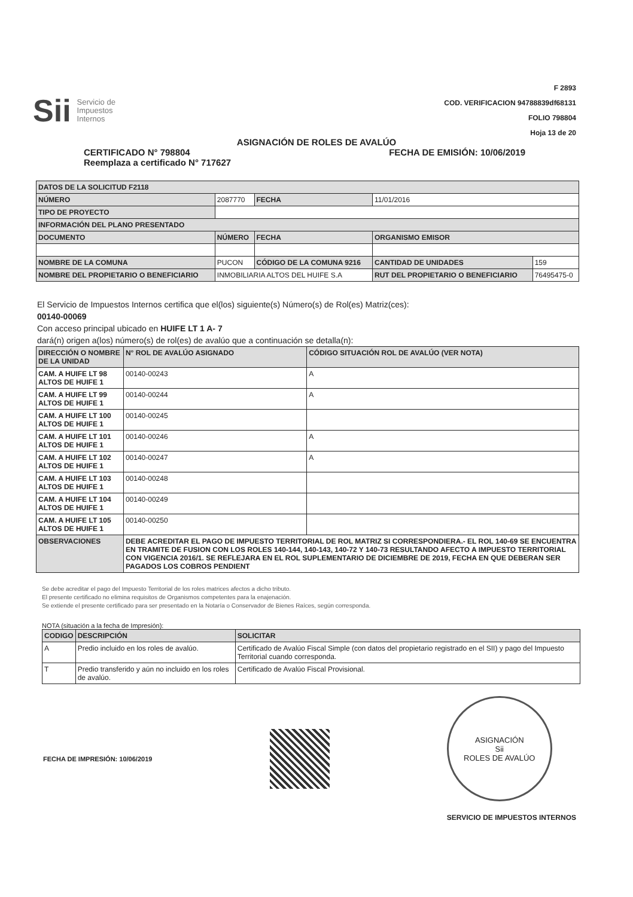Sii Servicio de
Impuestos
Internos
F 2893
COD. VERIFICACION 94788839df68131
FOLIO 798804
Hoja 13 de 20
ASIGNACIÓN DE ROLES DE AVALÚO
CERTIFICADO N° 798804 FECHA DE EMISIÓN: 10/06/2019
Reemplaza a certificado N° 717627
| DATOS DE LA SOLICITUD F2118 | | | | |
| NÚMERO | 2087770 | FECHA | 11/01/2016 | |
| TIPO DE PROYECTO | | | | |
| INFORMACIÓN DEL PLANO PRESENTADO | | | | |
| DOCUMENTO | NÚMERO | FECHA | ORGANISMO EMISOR | |
| NOMBRE DE LA COMUNA | PUCON | CÓDIGO DE LA COMUNA 9216 | CANTIDAD DE UNIDADES | 159 |
| NOMBRE DEL PROPIETARIO O BENEFICIARIO | INMOBILIARIA ALTOS DEL HUIFE S.A | | RUT DEL PROPIETARIO O BENEFICIARIO | 76495475-0 |
El Servicio de Impuestos Internos certifica que el(los) siguiente(s) Número(s) de Rol(es) Matriz(ces):
00140-00069
Con acceso principal ubicado en HUIFE LT 1 A- 7
dará(n) origen a(los) número(s) de rol(es) de avalúo que a continuación se detalla(n):
| DIRECCIÓN O NOMBRE DE LA UNIDAD | N° ROL DE AVALÚO ASIGNADO | CÓDIGO SITUACIÓN ROL DE AVALÚO (VER NOTA) |
| --- | --- | --- |
| CAM. A HUIFE LT 98 ALTOS DE HUIFE 1 | 00140-00243 | A |
| CAM. A HUIFE LT 99 ALTOS DE HUIFE 1 | 00140-00244 | A |
| CAM. A HUIFE LT 100 ALTOS DE HUIFE 1 | 00140-00245 | |
| CAM. A HUIFE LT 101 ALTOS DE HUIFE 1 | 00140-00246 | A |
| CAM. A HUIFE LT 102 ALTOS DE HUIFE 1 | 00140-00247 | A |
| CAM. A HUIFE LT 103 ALTOS DE HUIFE 1 | 00140-00248 | |
| CAM. A HUIFE LT 104 ALTOS DE HUIFE 1 | 00140-00249 | |
| CAM. A HUIFE LT 105 ALTOS DE HUIFE 1 | 00140-00250 | |
| OBSERVACIONES | DEBE ACREDITAR EL PAGO DE IMPUESTO TERRITORIAL DE ROL MATRIZ SI CORRESPONDIERA.- EL ROL 140-69 SE ENCUENTRA EN TRAMITE DE FUSION CON LOS ROLES 140-144, 140-143, 140-72 Y 140-73 RESULTANDO AFECTO A IMPUESTO TERRITORIAL CON VIGENCIA 2016/1. SE REFLEJARA EN EL ROL SUPLEMENTARIO DE DICIEMBRE DE 2019, FECHA EN QUE DEBERAN SER PAGADOS LOS COBROS PENDIENT | |
Se debe acreditar el pago del Impuesto Territorial de los roles matrices afectos a dicho tributo.
El presente certificado no elimina requisitos de Organismos competentes para la enajenación.
Se extiende el presente certificado para ser presentado en la Notaría o Conservador de Bienes Raíces, según corresponda.
NOTA (situación a la fecha de Impresión):
| CODIGO | DESCRIPCIÓN | SOLICITAR |
| --- | --- | --- |
| A | Predio incluido en los roles de avalúo. | Certificado de Avalúo Fiscal Simple (con datos del propietario registrado en el SII) y pago del Impuesto Territorial cuando corresponda. |
| T | Predio transferido y aún no incluido en los roles de avalúo. | Certificado de Avalúo Fiscal Provisional. |
FECHA DE IMPRESIÓN: 10/06/2019
ASIGNACIÓN
Sii
ROLES DE AVALÚO
SERVICIO DE IMPUESTOS INTERNOS